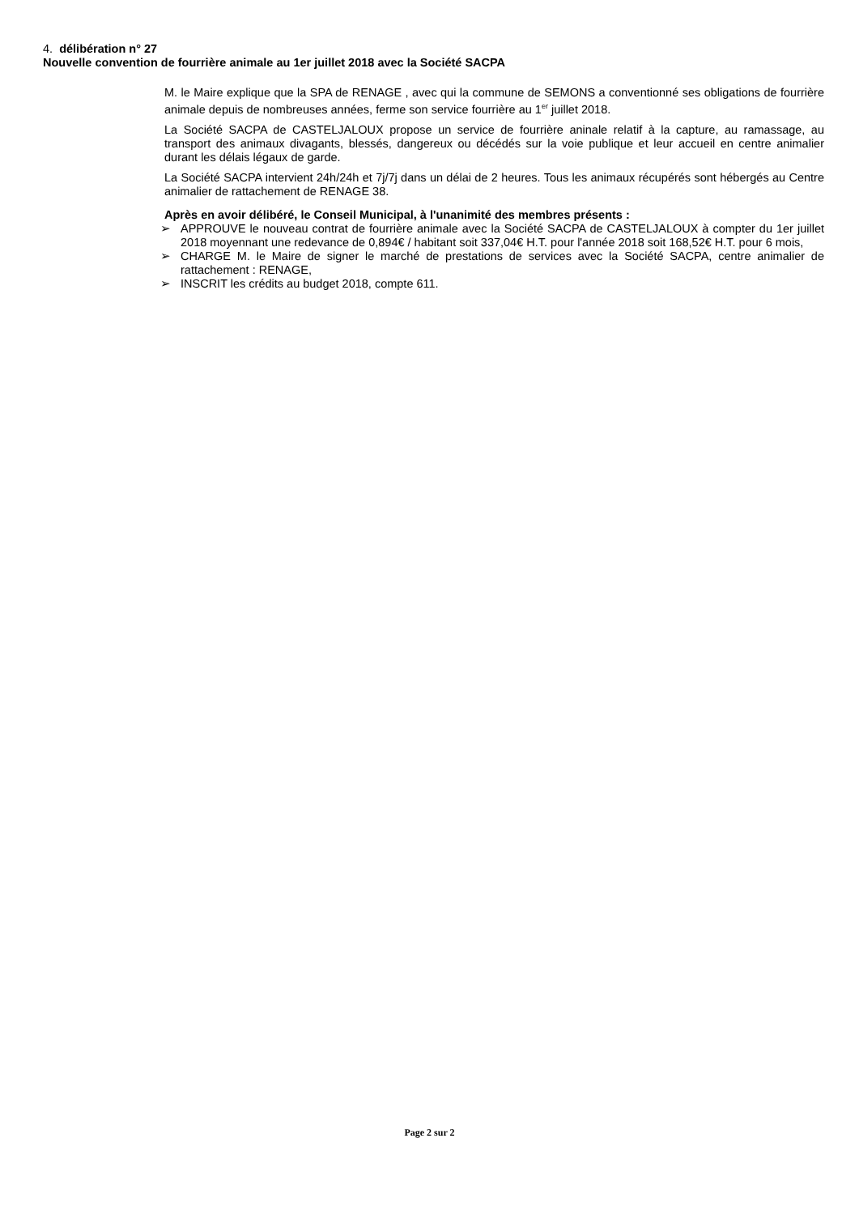4. délibération n° 27
Nouvelle convention de fourrière animale au 1er juillet 2018 avec la Société SACPA
M. le Maire explique que la SPA de RENAGE , avec qui la commune de SEMONS a conventionné ses obligations de fourrière animale depuis de nombreuses années, ferme son service fourrière au 1<sup>er</sup> juillet 2018.
La Société SACPA de CASTELJALOUX propose un service de fourrière aninale relatif à la capture, au ramassage, au transport des animaux divagants, blessés, dangereux ou décédés sur la voie publique et leur accueil en centre animalier durant les délais légaux de garde.
La Société SACPA intervient 24h/24h et 7j/7j dans un délai de 2 heures. Tous les animaux récupérés sont hébergés au Centre animalier de rattachement de RENAGE 38.
Après en avoir délibéré, le Conseil Municipal, à l'unanimité des membres présents :
➢ APPROUVE le nouveau contrat de fourrière animale avec la Société SACPA de CASTELJALOUX à compter du 1er juillet 2018 moyennant une redevance de 0,894€ / habitant soit 337,04€ H.T. pour l'année 2018 soit 168,52€ H.T. pour 6 mois,
➢ CHARGE M. le Maire de signer le marché de prestations de services avec la Société SACPA, centre animalier de rattachement : RENAGE,
➢ INSCRIT les crédits au budget 2018, compte 611.
Page 2 sur 2